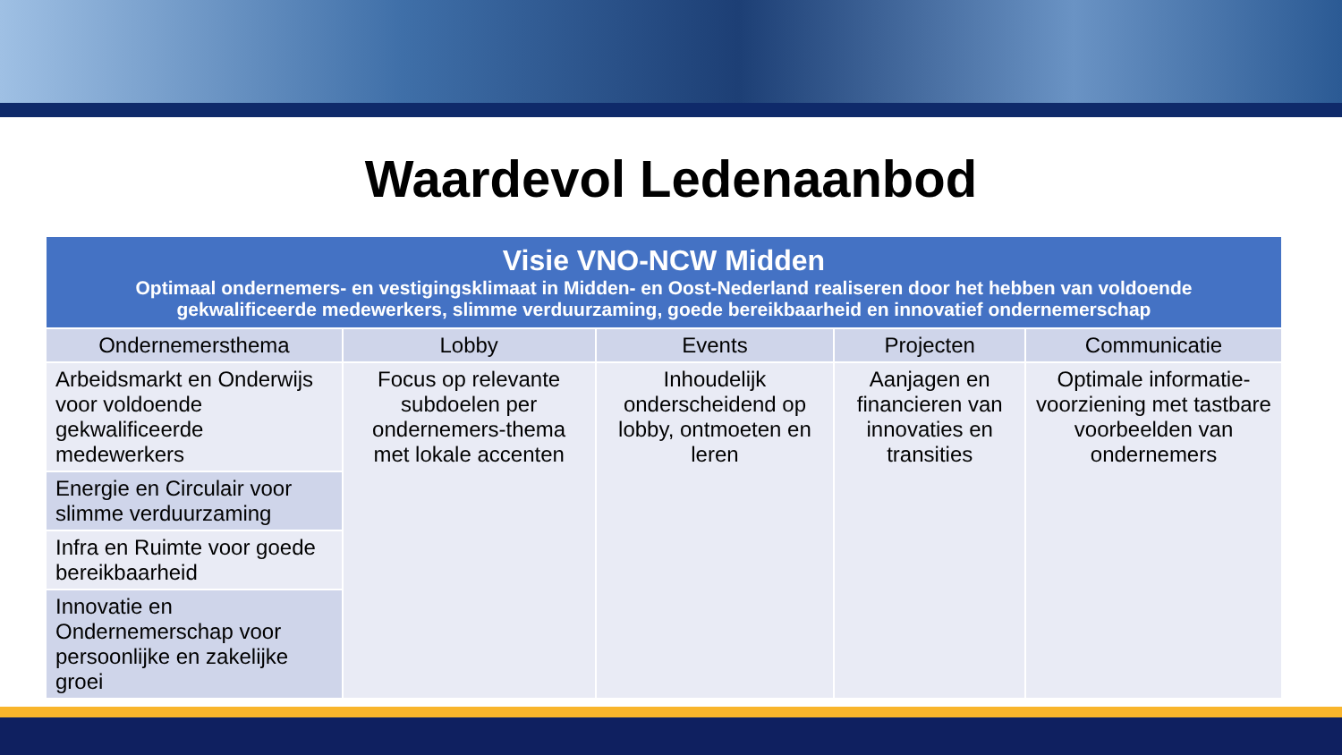Waardevol Ledenaanbod
| Visie VNO-NCW Midden Optimaal ondernemers- en vestigingsklimaat in Midden- en Oost-Nederland realiseren door het hebben van voldoende gekwalificeerde medewerkers, slimme verduurzaming, goede bereikbaarheid en innovatief ondernemerschap | | | | |
| Ondernemersthema | Lobby | Events | Projecten | Communicatie |
| Arbeidsmarkt en Onderwijs voor voldoende gekwalificeerde medewerkers | Focus op relevante subdoelen per ondernemers-thema met lokale accenten | Inhoudelijk onderscheidend op lobby, ontmoeten en leren | Aanjagen en financieren van innovaties en transities | Optimale informatie-voorziening met tastbare voorbeelden van ondernemers |
| Energie en Circulair voor slimme verduurzaming | | | | |
| Infra en Ruimte voor goede bereikbaarheid | | | | |
| Innovatie en Ondernemerschap voor persoonlijke en zakelijke groei | | | | |